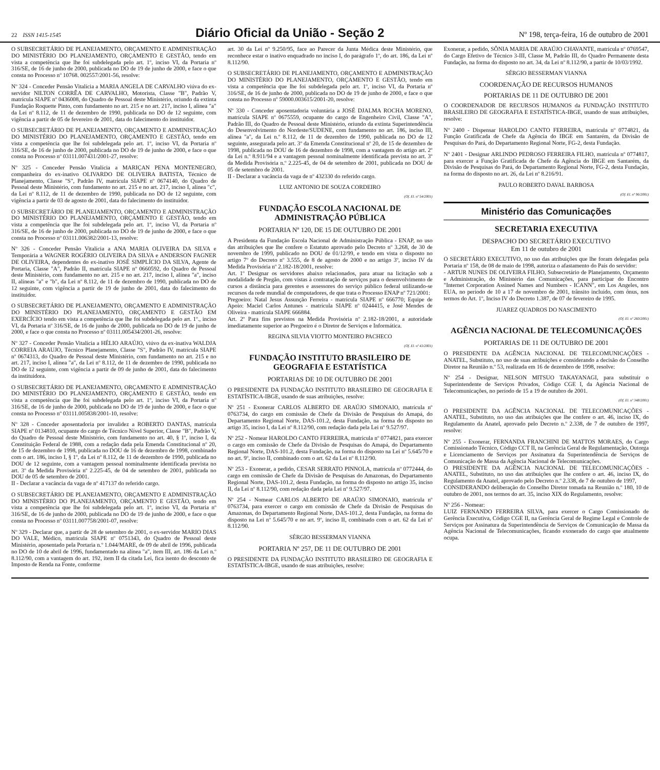22 ISSN 1415-1545 Diário Oficial da União - Seção 2 Nº 198, terça-feira, 16 de outubro de 2001
O SUBSECRETÁRIO DE PLANEJAMENTO, ORÇAMENTO E ADMINISTRAÇÃO DO MINISTÉRIO DO PLANEJAMENTO, ORÇAMENTO E GESTÃO, tendo em vista a competência que lhe foi subdelegada pelo art. 1º, inciso VI, da Portaria nº 316/SE, de 16 de junho de 2000, publicada no DO de 19 de junho de 2000, e face o que consta no Processo nº 10768. 002557/2001-56, resolve:
Nº 324 - Conceder Pensão Vitalícia a MARIA ANGELA DE CARVALHO viúva do ex-servidor NILTON CORRÊA DE CARVALHO, Motorista, Classe "B", Padrão V, matrícula SIAPE nº 0436008, do Quadro de Pessoal deste Ministério, oriundo da extinta Fundação Roquette Pinto, com fundamento no art. 215 e no art. 217, inciso I, alínea "a" da Lei nº 8.112, de 11 de dezembro de 1990, publicada no DO de 12 seguinte, com vigência a partir de 05 de fevereiro de 2001, data do falecimento do instituidor.
O SUBSECRETÁRIO DE PLANEJAMENTO, ORÇAMENTO E ADMINISTRAÇÃO DO MINISTÉRIO DO PLANEJAMENTO, ORÇAMENTO E GESTÃO, tendo em vista a competência que lhe foi subdelegada pelo art. 1º, inciso VI, da Portaria nº 316/SE, de 16 de junho de 2000, publicada no DO de 19 de junho de 2000, e face o que consta no Processo nº 03111.007431/2001-27, resolve:
Nº 325 - Conceder Pensão Vitalícia a MARIÇAN PENA MONTENEGRO, companheira do ex-inativo OLIVARDO DE OLIVEIRA BATISTA, Técnico de Planejamento, Classe "S", Padrão IV, matrícula SIAPE nº 0674140, do Quadro de Pessoal deste Ministério, com fundamento no art. 215 e no art. 217, inciso I, alínea "c", da Lei nº 8.112, de 11 de dezembro de 1990, publicada no DO de 12 seguinte, com vigência a partir de 03 de agosto de 2001, data do falecimento do instituidor.
O SUBSECRETÁRIO DE PLANEJAMENTO, ORÇAMENTO E ADMINISTRAÇÃO DO MINISTÉRIO DO PLANEJAMENTO, ORÇAMENTO E GESTÃO, tendo em vista a competência que lhe foi subdelegada pelo art. 1º, inciso VI, da Portaria nº 316/SE, de 16 de junho de 2000, publicada no DO de 19 de junho de 2000, e face o que consta no Processo nº 03111.006382/2001-13, resolve:
Nº 326 - Conceder Pensão Vitalícia a ANA MARIA OLIVEIRA DA SILVA e Temporária a WAGNER ROGÉRIO OLIVEIRA DA SILVA e ANDERSON FAGNER DE OLIVEIRA, dependentes do ex-inativo JOSÉ SIMPLÍCIO DA SILVA, Agente de Portaria, Classe "A", Padrão II, matrícula SIAPE nº 0660592, do Quadro de Pessoal deste Ministério, com fundamento no art. 215 e no art. 217, inciso I, alínea "a", inciso II, alíneas "a" e "b", da Lei nº 8.112, de 11 de dezembro de 1990, publicada no DO de 12 seguinte, com vigência a partir de 19 de junho de 2001, data do falecimento do instituidor.
O SUBSECRETÁRIO DE PLANEJAMENTO, ORÇAMENTO E ADMINISTRAÇÃO DO MINISTÉRIO DO PLANEJAMENTO, ORÇAMENTO E GESTÃO EM EXERCÍCIO tendo em vista a competência que lhe foi subdelegada pelo art. 1º., inciso VI, da Portaria nº 316/SE, de 16 de junho de 2000, publicada no DO de 19 de junho de 2000, e face o que consta no Processo nº 03111.005434/2001-26, resolve:
Nº 327 - Conceder Pensão Vitalícia a HÉLIO ARAÚJO, viúvo da ex-inativa WALDJA CORREIA ARAUJO, Técnico Planejamento, Classe "S", Padrão IV, matrícula SIAPE nº 0674313, do Quadro de Pessoal deste Ministério, com fundamento no art. 215 e no art. 217, inciso I, alínea "a", da Lei nº 8.112, de 11 de dezembro de 1990, publicada no DO de 12 seguinte, com vigência a partir de 09 de junho de 2001, data do falecimento da instituidora.
O SUBSECRETÁRIO DE PLANEJAMENTO, ORÇAMENTO E ADMINISTRAÇÃO DO MINISTÉRIO DO PLANEJAMENTO, ORÇAMENTO E GESTÃO, tendo em vista a competência que lhe foi subdelegada pelo art. 1º, inciso VI, da Portaria nº 316/SE, de 16 de junho de 2000, publicada no DO de 19 de junho de 2000, e face o que consta no Processo nº 03111.005838/2001-10, resolve:
Nº 328 - Conceder aposentadoria por invalidez a ROBERTO DANTAS, matrícula SIAPE nº 0134810, ocupante do cargo de Técnico Nível Superior, Classe "B", Padrão V, do Quadro de Pessoal deste Ministério, com fundamento no art. 40, § 1º, inciso I, da Constituição Federal de 1988, com a redação dada pela Emenda Constitucional nº 20, de 15 de dezembro de 1998, publicada no DOU de 16 de dezembro de 1998, combinado com o art. 186, inciso I, § 1º, da Lei nº 8.112, de 11 de dezembro de 1990, publicada no DOU de 12 seguinte, com a vantagem pessoal nominalmente identificada prevista no art. 3º da Medida Provisória nº 2.225-45, de 04 de setembro de 2001, publicada no DOU de 05 de setembro de 2001.
II - Declarar a vacância da vaga de nº 417137 do referido cargo.
O SUBSECRETÁRIO DE PLANEJAMENTO, ORÇAMENTO E ADMINISTRAÇÃO DO MINISTÉRIO DO PLANEJAMENTO, ORÇAMENTO E GESTÃO, tendo em vista a competência que lhe foi subdelegada pelo art. 1º, inciso VI, da Portaria nº 316/SE, de 16 de junho de 2000, publicada no DO de 19 de junho de 2000, e face o que consta no Processo nº 03111.007758/2001-07, resolve:
Nº 329 - Declarar que, a partir de 28 de setembro de 2001, o ex-servidor MARIO DIAS DO VALE, Médico, matrícula SIAPE nº 0751343, do Quadro de Pessoal deste Ministério, aposentado pela Portaria n.º 1.044/MARE, de 09 de abril de 1996, publicada no DO de 10 de abril de 1996, fundamentado na alínea "a", item III, art. 186 da Lei n.º 8.112/90, com a vantagem do art. 192, item II da citada Lei, fica isento do desconto de Imposto de Renda na Fonte, conforme
art. 30 da Lei nº 9.250/95, face ao Parecer da Junta Médica deste Ministério, que reconhece estar o inativo enquadrado no inciso I, do parágrafo 1º, do art. 186, da Lei nº 8.112/90.
O SUBSECRETÁRIO DE PLANEJAMENTO, ORÇAMENTO E ADMINISTRAÇÃO DO MINISTÉRIO DO PLANEJAMENTO, ORÇAMENTO E GESTÃO, tendo em vista a competência que lhe foi subdelegada pelo art. 1º, inciso VI, da Portaria nº 316/SE, de 16 de junho de 2000, publicada no DO de 19 de junho de 2000, e face o que consta no Processo nº 59000.003615/2001-20, resolve:
Nº 330 - Conceder aposentadoria voluntária a JOSÉ DJALMA ROCHA MORENO, matrícula SIAPE nº 0675559, ocupante do cargo de Engenheiro Civil, Classe "A", Padrão III, do Quadro de Pessoal deste Ministério, oriundo da extinta Superintendência do Desenvolvimento do Nordeste/SUDENE, com fundamento no art. 186, inciso III, alínea "a", da Lei n.º 8.112, de 11 de dezembro de 1990, publicada no DO de 12 seguinte, assegurada pelo art. 3º da Emenda Constitucional nº 20, de 15 de dezembro de 1998, publicada no DOU de 16 de dezembro de 1998, com a vantagem do artigo art. 2º da Lei n.º 8.911/94 e a vantagem pessoal nominalmente identificada prevista no art. 3º da Medida Provisória n.º 2.225-45, de 04 de setembro de 2001, publicada no DOU de 05 de setembro de 2001.
II - Declarar a vacância da vaga de nº 432330 do referido cargo.
LUIZ ANTONIO DE SOUZA CORDEIRO
(Of. El. nº 54/2001)
FUNDAÇÃO ESCOLA NACIONAL DE ADMINISTRAÇÃO PÚBLICA
PORTARIA Nº 120, DE 15 DE OUTUBRO DE 2001
A Presidenta da Fundação Escola Nacional de Administração Pública - ENAP, no uso das atribuições que lhe confere o Estatuto aprovado pelo Decreto nº 3.268, de 30 de novembro de 1999, publicado no DOU de 01/12/99, e tendo em vista o disposto no artigo 7º do Decreto nº 3.555, de 8 de agosto de 2000 e no artigo 3º, inciso IV da Medida Provisória nº 2.182-18/2001, resolve:
Art. 1º Designar os servidores abaixo relacionados, para atuar na licitação sob a modalidade de Pregão, com vistas à contratação de serviços para o desenvolvimento de cursos a distância para gerentes e assessores do serviço público federal utilizando-se recursos da rede mundial de computadores, de que trata o Processo ENAP nº 721/2001:
Pregoeiro: Natal Jesus Assunção Ferreira - matrícula SIAPE nº 666770; Equipe de Apoio: Maciel Carlos Antunes - matrícula SIAPE nº 0244415, e José Mendes de Oliveira - matrícula SIAPE 666884.
Art. 2º Para fins previstos na Medida Provisória nº 2.182-18/2001, a autoridade imediatamente superior ao Pregoeiro é o Diretor de Serviços e Informática.
REGINA SILVIA VIOTTO MONTEIRO PACHECO
(Of. El. nº 43/2001)
FUNDAÇÃO INSTITUTO BRASILEIRO DE GEOGRAFIA E ESTATÍSTICA
PORTARIAS DE 10 DE OUTUBRO DE 2001
O PRESIDENTE DA FUNDAÇÃO INSTITUTO BRASILEIRO DE GEOGRAFIA E ESTATÍSTICA-IBGE, usando de suas atribuições, resolve:
Nº 251 - Exonerar CARLOS ALBERTO DE ARAÚJO SIMONAIO, matrícula nº 0763734, do cargo em comissão de Chefe da Divisão de Pesquisas do Amapá, do Departamento Regional Norte, DAS-101.2, desta Fundação, na forma do disposto no artigo 35, inciso I, da Lei nº 8.112/90, com redação dada pela Lei nº 9.527/97.
Nº 252 - Nomear HAROLDO CANTO FERREIRA, matrícula nº 0774821, para exercer o cargo em comissão de Chefe da Divisão de Pesquisas do Amapá, do Departamento Regional Norte, DAS-101.2, desta Fundação, na forma do disposto na Lei nº 5.645/70 e no art. 9º, inciso II, combinado com o art. 62 da Lei nº 8.112/90.
Nº 253 - Exonerar, a pedido, CESAR SERRATO PINNOLA, matrícula nº 0772444, do cargo em comissão de Chefe da Divisão de Pesquisas do Amazonas, do Departamento Regional Norte, DAS-101.2, desta Fundação, na forma do disposto no artigo 35, inciso II, da Lei nº 8.112/90, com redação dada pela Lei nº 9.527/97.
Nº 254 - Nomear CARLOS ALBERTO DE ARAÚJO SIMONAIO, matrícula nº 0763734, para exercer o cargo em comissão de Chefe da Divisão de Pesquisas do Amazonas, do Departamento Regional Norte, DAS-101.2, desta Fundação, na forma do disposto na Lei nº 5.645/70 e no art. 9º, inciso II, combinado com o art. 62 da Lei nº 8.112/90.
SÉRGIO BESSERMAN VIANNA
PORTARIA Nº 257, DE 11 DE OUTUBRO DE 2001
O PRESIDENTE DA FUNDAÇÃO INSTITUTO BRASILEIRO DE GEOGRAFIA E ESTATÍSTICA-IBGE, usando de suas atribuições, resolve:
Exonerar, a pedido, SÔNIA MARIA DE ARAÚJO CHAVANTE, matrícula nº 0769547, do Cargo Efetivo de Técnico 3-III, Classe M, Padrão III, do Quadro Permanente desta Fundação, na forma do disposto no art. 34, da Lei nº 8.112/90, a partir de 10/03/1992.
SÉRGIO BESSERMAN VIANNA
COORDENAÇÃO DE RECURSOS HUMANOS
PORTARIAS DE 11 DE OUTUBRO DE 2001
O COORDENADOR DE RECURSOS HUMANOS da FUNDAÇÃO INSTITUTO BRASILEIRO DE GEOGRAFIA E ESTATÍSTICA-IBGE, usando de suas atribuições, resolve:
Nº 2400 - Dispensar HAROLDO CANTO FERREIRA, matrícula nº 0774821, da Função Gratificada de Chefe da Agência do IBGE em Santarém, da Divisão de Pesquisas do Pará, do Departamento Regional Norte, FG-2, desta Fundação.
Nº 2401 - Designar ARLINDO PEDROSO FERREIRA FILHO, matrícula nº 0774817, para exercer a Função Gratificada de Chefe da Agência do IBGE em Santarém, da Divisão de Pesquisas do Pará, do Departamento Regional Norte, FG-2, desta Fundação, na forma do disposto no art. 26, da Lei nº 8.216/91.
PAULO ROBERTO DAVAL BARBOSA
(Of. El. nº 96/2001)
Ministério das Comunicações
SECRETARIA EXECUTIVA
DESPACHO DO SECRETÁRIO EXECUTIVO
Em 11 de outubro de 2001
O SECRETÁRIO EXECUTIVO, no uso das atribuições que lhe foram delegadas pela Portaria nº 158, de 08 de maio de 1998, autoriza o afastamento do País do servidor:
- ARTUR NUNES DE OLIVEIRA FILHO, Subsecretário de Planejamento, Orçamento e Administração, do Ministério das Comunicações, para participar do Encontro "Internet Corporation Assined Names and Numbers - ICANN", em Los Angeles, nos EUA, no período de 10 a 17 de novembro de 2001, trânsito incluído, com ônus, nos termos do Art. 1º, Inciso IV do Decreto 1.387, de 07 de fevereiro de 1995.
JUAREZ QUADROS DO NASCIMENTO
(Of. El. nº 260/2001)
AGÊNCIA NACIONAL DE TELECOMUNICAÇÕES
PORTARIAS DE 11 DE OUTUBRO DE 2001
O PRESIDENTE DA AGÊNCIA NACIONAL DE TELECOMUNICAÇÕES - ANATEL, Substituto, no uso de suas atribuições e considerando a decisão do Conselho Diretor na Reunião n.º 53, realizada em 16 de dezembro de 1998, resolve:
Nº 254 - Designar, NELSON MITSUO TAKAYANAGI, para substituir o Superintendente de Serviços Privados, Código CGE I, da Agência Nacional de Telecomunicações, no período de 15 a 19 de outubro de 2001.
(Of. El. nº 348/2001)
O PRESIDENTE DA AGÊNCIA NACIONAL DE TELECOMUNICAÇÕES - ANATEL, Substituto, no uso das atribuições que lhe confere o art. 46, inciso IX, do Regulamento da Anatel, aprovado pelo Decreto n.º 2.338, de 7 de outubro de 1997, resolve:
Nº 255 - Exonerar, FERNANDA FRANCHINI DE MATTOS MORAES, do Cargo Comissionado Técnico, Código CCT II, na Gerência Geral de Regulamentação, Outorga e Licenciamento de Serviços por Assinatura da Superintendência de Serviços de Comunicação de Massa da Agência Nacional de Telecomunicações.
O PRESIDENTE DA AGÊNCIA NACIONAL DE TELECOMUNICAÇÕES - ANATEL, Substituto, no uso das atribuições que lhe confere o art. 46, inciso IX, do Regulamento da Anatel, aprovado pelo Decreto n.º 2.338, de 7 de outubro de 1997,
CONSIDERANDO deliberação do Conselho Diretor tomada na Reunião n.º 180, 10 de outubro de 2001, nos termos do art. 35, inciso XIX do Regulamento, resolve:
Nº 256 - Nomear:
LUIZ FERNANDO FERREIRA SILVA, para exercer o Cargo Comissionado de Gerência Executiva, Código CGE II, na Gerência Geral de Regime Legal e Controle de Serviços por Assinatura da Superintendência de Serviços de Comunicação de Massa da Agência Nacional de Telecomunicações, ficando exonerado do cargo que atualmente ocupa.